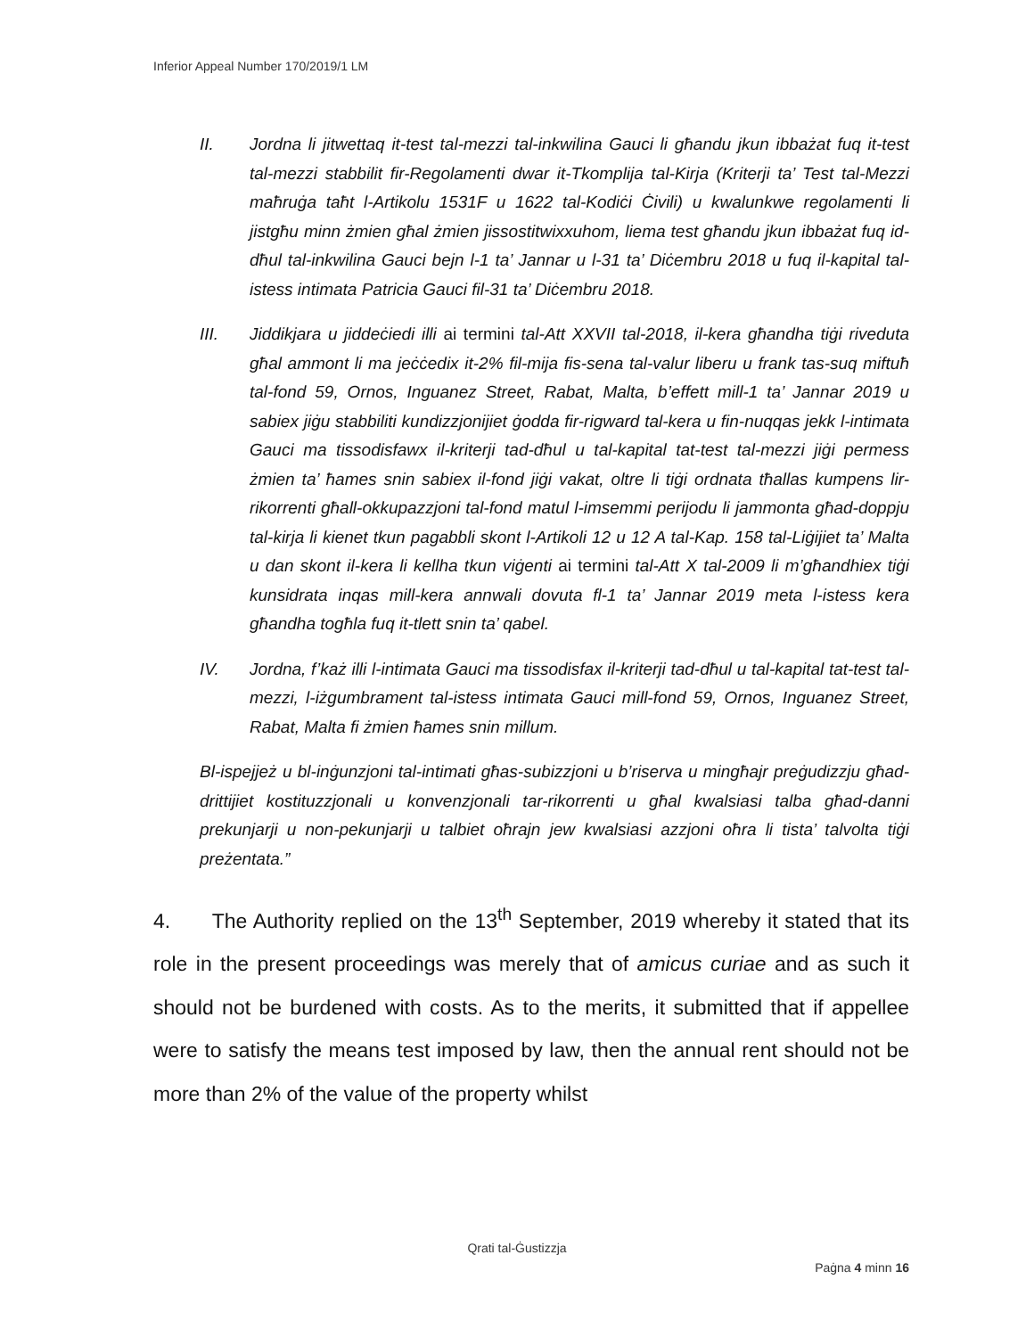Inferior Appeal Number 170/2019/1 LM
II. Jordna li jitwettaq it-test tal-mezzi tal-inkwilina Gauci li għandu jkun ibbażat fuq it-test tal-mezzi stabbilit fir-Regolamenti dwar it-Tkomplija tal-Kirja (Kriterji ta’ Test tal-Mezzi maħruġa taħt l-Artikolu 1531F u 1622 tal-Kodiċi Ċivili) u kwalunkwe regolamenti li jistgħu minn żmien għal żmien jissostitwixxuhom, liema test għandu jkun ibbażat fuq id-dħul tal-inkwilina Gauci bejn l-1 ta’ Jannar u l-31 ta’ Diċembru 2018 u fuq il-kapital tal-istess intimata Patricia Gauci fil-31 ta’ Diċembru 2018.
III. Jiddikjara u jiddeċiedi illi ai termini tal-Att XXVII tal-2018, il-kera għandha tiġi riveduta għal ammont li ma jeċċedix it-2% fil-mija fis-sena tal-valur liberu u frank tas-suq miftuħ tal-fond 59, Ornos, Inguanez Street, Rabat, Malta, b’effett mill-1 ta’ Jannar 2019 u sabiex jiġu stabbiliti kundizzjonijiet ġodda fir-rigward tal-kera u fin-nuqqas jekk l-intimata Gauci ma tissodisfawx il-kriterji tad-dħul u tal-kapital tat-test tal-mezzi jiġi permess żmien ta’ ħames snin sabiex il-fond jiġi vakat, oltre li tiġi ordnata tħallas kumpens lir-rikorrenti għall-okkupazzjoni tal-fond matul l-imsemmi perijodu li jammonta għad-doppju tal-kirja li kienet tkun pagabbli skont l-Artikoli 12 u 12 A tal-Kap. 158 tal-Liġijiet ta’ Malta u dan skont il-kera li kellha tkun viġenti ai termini tal-Att X tal-2009 li m’għandhiex tiġi kunsidrata inqas mill-kera annwali dovuta fl-1 ta’ Jannar 2019 meta l-istess kera għandha togħla fuq it-tlett snin ta’ qabel.
IV. Jordna, f’każ illi l-intimata Gauci ma tissodisfax il-kriterji tad-dħul u tal-kapital tat-test tal-mezzi, l-iżgumbrament tal-istess intimata Gauci mill-fond 59, Ornos, Inguanez Street, Rabat, Malta fi żmien ħames snin millum.
Bl-ispejjeż u bl-inġunzjoni tal-intimati għas-subizzjoni u b’riserva u mingħajr preġudizzju għad-drittijiet kostituzzjonali u konvenzjonali tar-rikorrenti u għal kwalsiasi talba għad-danni prekunjarji u non-pekunjarji u talbiet oħrajn jew kwalsiasi azzjoni oħra li tista’ talvolta tiġi preżentata.”
4. The Authority replied on the 13<sup>th</sup> September, 2019 whereby it stated that its role in the present proceedings was merely that of amicus curiae and as such it should not be burdened with costs. As to the merits, it submitted that if appellee were to satisfy the means test imposed by law, then the annual rent should not be more than 2% of the value of the property whilst
Qrati tal-Ġustizzja
Paġna 4 minn 16